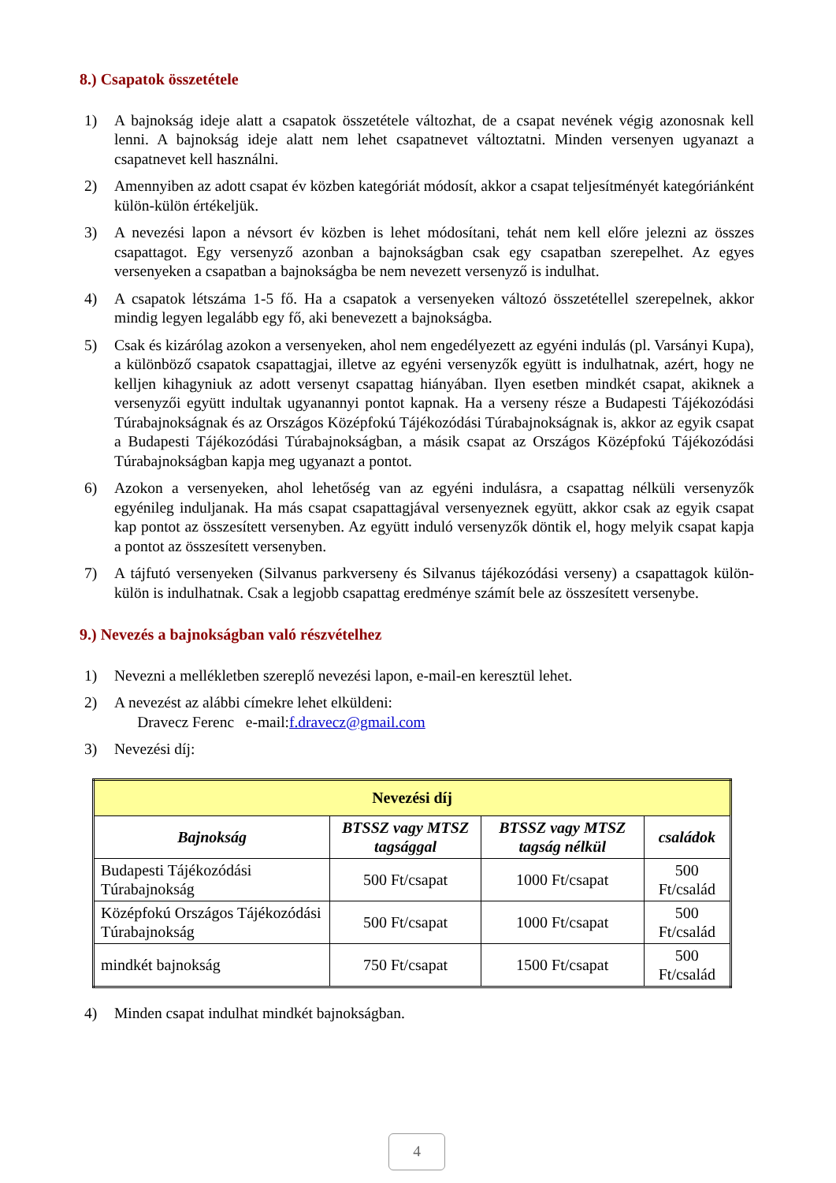8.) Csapatok összetétele
1) A bajnokság ideje alatt a csapatok összetétele változhat, de a csapat nevének végig azonosnak kell lenni. A bajnokság ideje alatt nem lehet csapatnevet változtatni. Minden versenyen ugyanazt a csapatnevet kell használni.
2) Amennyiben az adott csapat év közben kategóriát módosít, akkor a csapat teljesítményét kategóriánként külön-külön értékeljük.
3) A nevezési lapon a névsort év közben is lehet módosítani, tehát nem kell előre jelezni az összes csapattagot. Egy versenyző azonban a bajnokságban csak egy csapatban szerepelhet. Az egyes versenyeken a csapatban a bajnokságba be nem nevezett versenyző is indulhat.
4) A csapatok létszáma 1-5 fő. Ha a csapatok a versenyeken változó összetétellel szerepelnek, akkor mindig legyen legalább egy fő, aki benevezett a bajnokságba.
5) Csak és kizárólag azokon a versenyeken, ahol nem engedélyezett az egyéni indulás (pl. Varsányi Kupa), a különböző csapatok csapattagjai, illetve az egyéni versenyzők együtt is indulhatnak, azért, hogy ne kelljen kihagyniuk az adott versenyt csapattag hiányában. Ilyen esetben mindkét csapat, akiknek a versenyzői együtt indultak ugyanannyi pontot kapnak. Ha a verseny része a Budapesti Tájékozódási Túrabajnokságnak és az Országos Középfokú Tájékozódási Túrabajnokságnak is, akkor az egyik csapat a Budapesti Tájékozódási Túrabajnokságban, a másik csapat az Országos Középfokú Tájékozódási Túrabajnokságban kapja meg ugyanazt a pontot.
6) Azokon a versenyeken, ahol lehetőség van az egyéni indulásra, a csapattag nélküli versenyzők egyénileg induljanak. Ha más csapat csapattagjával versenyeznek együtt, akkor csak az egyik csapat kap pontot az összesített versenyben. Az együtt induló versenyzők döntik el, hogy melyik csapat kapja a pontot az összesített versenyben.
7) A tájfutó versenyeken (Silvanus parkverseny és Silvanus tájékozódási verseny) a csapattagok külön-külön is indulhatnak. Csak a legjobb csapattag eredménye számít bele az összesített versenybe.
9.) Nevezés a bajnokságban való részvételhez
1) Nevezni a mellékletben szereplő nevezési lapon, e-mail-en keresztül lehet.
2) A nevezést az alábbi címekre lehet elküldeni:
Dravecz Ferenc e-mail:f.dravecz@gmail.com
3) Nevezési díj:
| Nevezési díj | | | |
| --- | --- | --- | --- |
| Bajnokság | BTSSZ vagy MTSZ tagsággal | BTSSZ vagy MTSZ tagság nélkül | családok |
| Budapesti Tájékozódási Túrabajnokság | 500 Ft/csapat | 1000 Ft/csapat | 500 Ft/család |
| Középfokú Országos Tájékozódási Túrabajnokság | 500 Ft/csapat | 1000 Ft/csapat | 500 Ft/család |
| mindkét bajnokság | 750 Ft/csapat | 1500 Ft/csapat | 500 Ft/család |
4) Minden csapat indulhat mindkét bajnokságban.
4